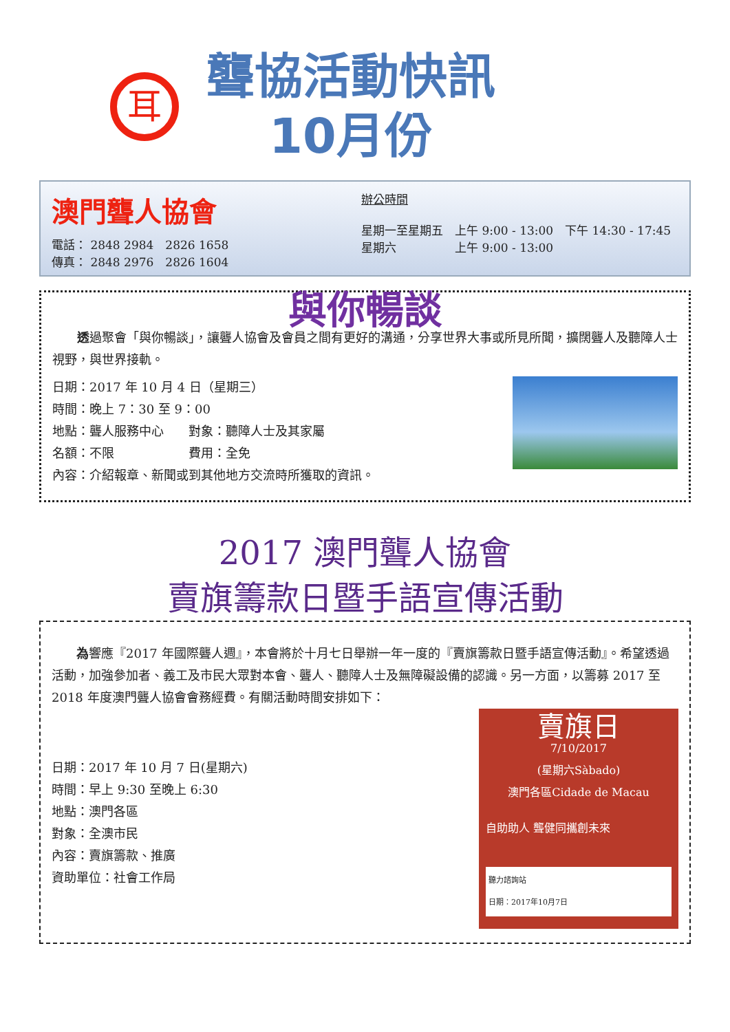耳
聾協活動快訊
10月份
澳門聾人協會
電話： 2848 2984　2826 1658
傳真： 2848 2976　2826 1604
辦公時間
星期一至星期五　上午 9:00 - 13:00　下午 14:30 - 17:45
星期六　　　　　上午 9:00 - 13:00
與你暢談
透過聚會「與你暢談」，讓聾人協會及會員之間有更好的溝通，分享世界大事或所見所聞，擴闊聾人及聽障人士視野，與世界接軌。
日期：2017 年 10 月 4 日（星期三）
時間：晚上 7：30 至 9：00
地點：聾人服務中心　　對象：聽障人士及其家屬
名額：不限　　　　　　費用：全免
內容：介紹報章、新聞或到其他地方交流時所獲取的資訊。
2017 澳門聾人協會
賣旗籌款日暨手語宣傳活動
為響應『2017 年國際聾人週』，本會將於十月七日舉辦一年一度的『賣旗籌款日暨手語宣傳活動』。希望透過活動，加強參加者、義工及市民大眾對本會、聾人、聽障人士及無障礙設備的認識。另一方面，以籌募 2017 至 2018 年度澳門聾人協會會務經費。有關活動時間安排如下：
日期：2017 年 10 月 7 日(星期六)
時間：早上 9:30 至晚上 6:30
地點：澳門各區
對象：全澳市民
內容：賣旗籌款、推廣
資助單位：社會工作局
賣旗日
7/10/2017
(星期六Sàbado)
澳門各區Cidade de Macau
自助助人 聾健同攜創未來
聽力諮詢站
日期：2017年10月7日